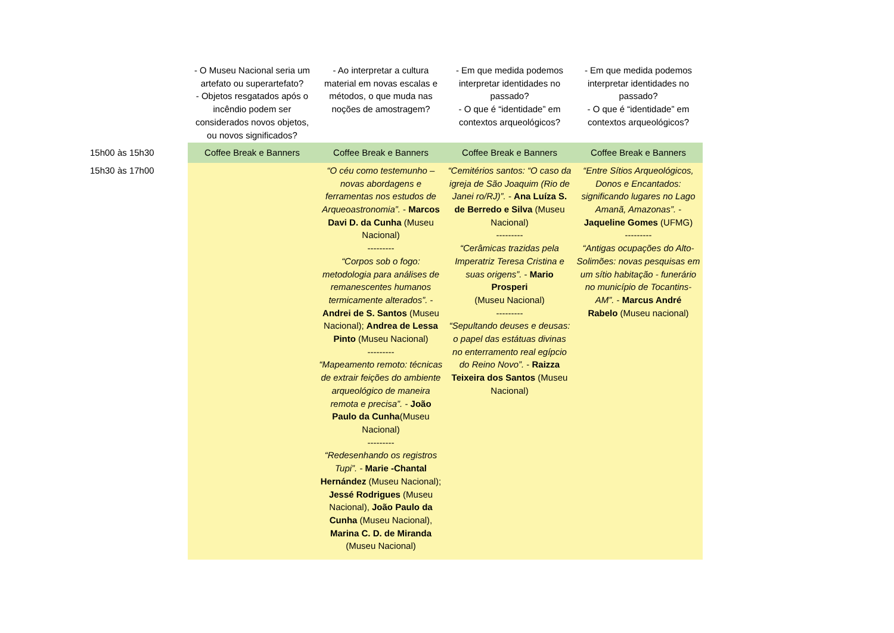| | - O Museu Nacional seria um artefato ou superartefato? - Objetos resgatados após o incêndio podem ser considerados novos objetos, ou novos significados? | - Ao interpretar a cultura material em novas escalas e métodos, o que muda nas noções de amostragem? | - Em que medida podemos interpretar identidades no passado? - O que é “identidade” em contextos arqueológicos? | - Em que medida podemos interpretar identidades no passado? - O que é “identidade” em contextos arqueológicos? |
| 15h00 às 15h30 | Coffee Break e Banners | Coffee Break e Banners | Coffee Break e Banners | Coffee Break e Banners |
| 15h30 às 17h00 | | “O céu como testemunho – novas abordagens e ferramentas nos estudos de Arqueoastronomia”. - Marcos Davi D. da Cunha (Museu Nacional) --------- “Corpos sob o fogo: metodologia para análises de remanescentes humanos termicamente alterados”. - Andrei de S. Santos (Museu Nacional); Andrea de Lessa Pinto (Museu Nacional) --------- “Mapeamento remoto: técnicas de extrair feições do ambiente arqueológico de maneira remota e precisa”. - João Paulo da Cunha (Museu Nacional) --------- “Redesenhando os registros Tupi”. - Marie -Chantal Hernández (Museu Nacional); Jessé Rodrigues (Museu Nacional), João Paulo da Cunha (Museu Nacional), Marina C. D. de Miranda (Museu Nacional) | “Cemitérios santos: “O caso da igreja de São Joaquim (Rio de Janei ro/RJ)”. - Ana Luíza S. de Berredo e Silva (Museu Nacional) --------- “Cerâmicas trazidas pela Imperatriz Teresa Cristina e suas origens”. - Mario Prosperi (Museu Nacional) --------- “Sepultando deuses e deusas: o papel das estátuas divinas no enterramento real egípcio do Reino Novo”. - Raizza Teixeira dos Santos (Museu Nacional) | “Entre Sítios Arqueológicos, Donos e Encantados: significando lugares no Lago Amanã, Amazonas”. - Jaqueline Gomes (UFMG) --------- “Antigas ocupações do Alto-Solimões: novas pesquisas em um sítio habitação - funerário no município de Tocantins-AM”. - Marcus André Rabelo (Museu nacional) |